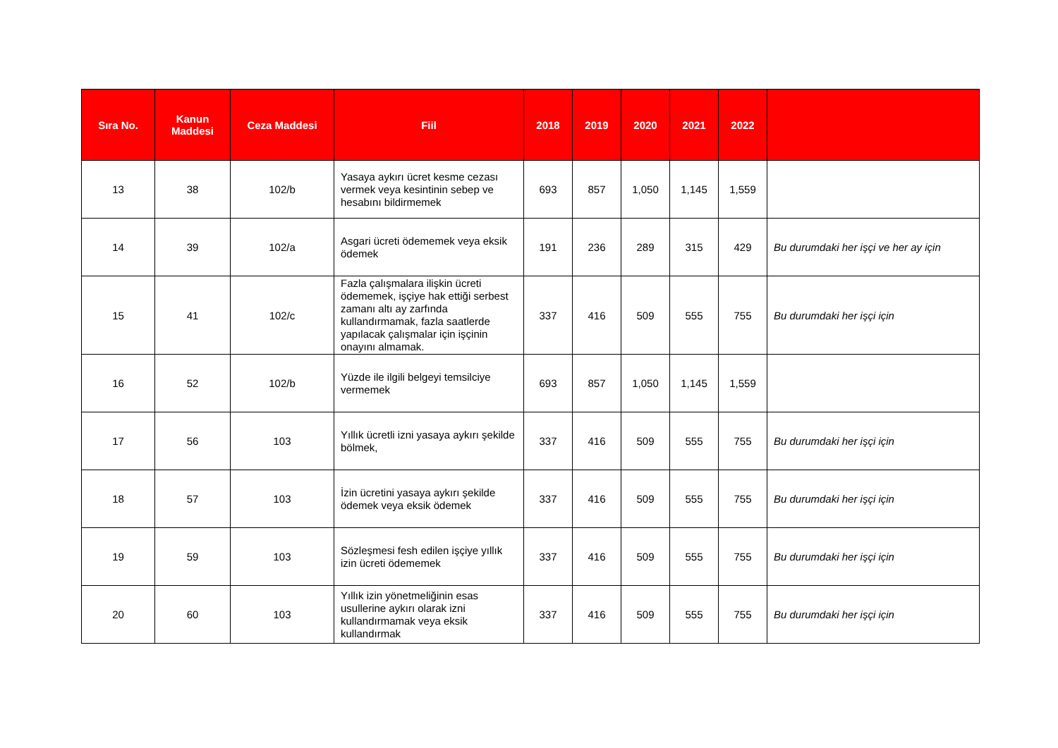| Sıra No. | Kanun Maddesi | Ceza Maddesi | Fiil | 2018 | 2019 | 2020 | 2021 | 2022 | |
| --- | --- | --- | --- | --- | --- | --- | --- | --- | --- |
| 13 | 38 | 102/b | Yasaya aykırı ücret kesme cezası vermek veya kesintinin sebep ve hesabını bildirmemek | 693 | 857 | 1,050 | 1,145 | 1,559 | |
| 14 | 39 | 102/a | Asgari ücreti ödememek veya eksik ödemek | 191 | 236 | 289 | 315 | 429 | Bu durumdaki her işçi ve her ay için |
| 15 | 41 | 102/c | Fazla çalışmalara ilişkin ücreti ödememek, işçiye hak ettiği serbest zamanı altı ay zarfında kullandırmamak, fazla saatlerde yapılacak çalışmalar için işçinin onayını almamak. | 337 | 416 | 509 | 555 | 755 | Bu durumdaki her işçi için |
| 16 | 52 | 102/b | Yüzde ile ilgili belgeyi temsilciye vermemek | 693 | 857 | 1,050 | 1,145 | 1,559 | |
| 17 | 56 | 103 | Yıllık ücretli izni yasaya aykırı şekilde bölmek, | 337 | 416 | 509 | 555 | 755 | Bu durumdaki her işçi için |
| 18 | 57 | 103 | İzin ücretini yasaya aykırı şekilde ödemek veya eksik ödemek | 337 | 416 | 509 | 555 | 755 | Bu durumdaki her işçi için |
| 19 | 59 | 103 | Sözleşmesi fesh edilen işçiye yıllık izin ücreti ödememek | 337 | 416 | 509 | 555 | 755 | Bu durumdaki her işçi için |
| 20 | 60 | 103 | Yıllık izin yönetmeliğinin esas usullerine aykırı olarak izni kullandırmamak veya eksik kullandırmak | 337 | 416 | 509 | 555 | 755 | Bu durumdaki her işçi için |